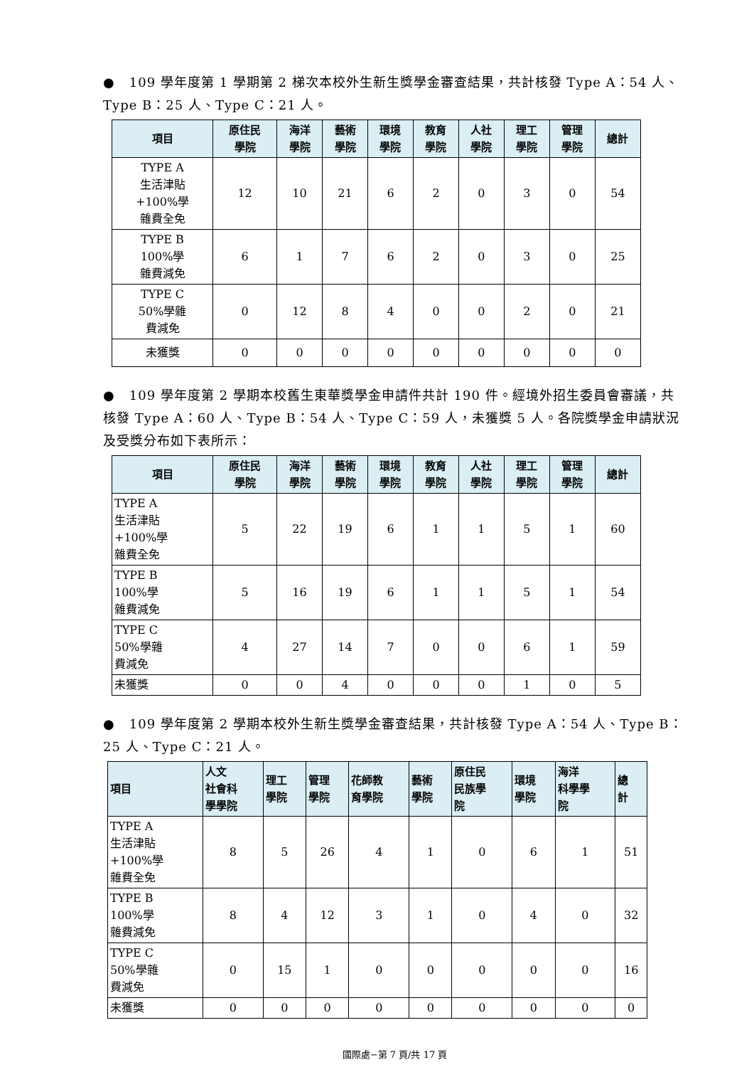● 109 學年度第 1 學期第 2 梯次本校外生新生獎學金審查結果，共計核發 Type A：54 人、Type B：25 人、Type C：21 人。
| 項目 | 原住民 學院 | 海洋 學院 | 藝術 學院 | 環境 學院 | 教育 學院 | 人社 學院 | 理工 學院 | 管理 學院 | 總計 |
| --- | --- | --- | --- | --- | --- | --- | --- | --- | --- |
| TYPE A 生活津貼 +100%學 雜費全免 | 12 | 10 | 21 | 6 | 2 | 0 | 3 | 0 | 54 |
| TYPE B 100%學 雜費減免 | 6 | 1 | 7 | 6 | 2 | 0 | 3 | 0 | 25 |
| TYPE C 50%學雜 費減免 | 0 | 12 | 8 | 4 | 0 | 0 | 2 | 0 | 21 |
| 未獲獎 | 0 | 0 | 0 | 0 | 0 | 0 | 0 | 0 | 0 |
● 109 學年度第 2 學期本校舊生東華獎學金申請件共計 190 件。經境外招生委員會審議，共核發 Type A：60 人、Type B：54 人、Type C：59 人，未獲獎 5 人。各院獎學金申請狀況及受獎分布如下表所示：
| 項目 | 原住民 學院 | 海洋 學院 | 藝術 學院 | 環境 學院 | 教育 學院 | 人社 學院 | 理工 學院 | 管理 學院 | 總計 |
| --- | --- | --- | --- | --- | --- | --- | --- | --- | --- |
| TYPE A 生活津貼 +100%學 雜費全免 | 5 | 22 | 19 | 6 | 1 | 1 | 5 | 1 | 60 |
| TYPE B 100%學 雜費減免 | 5 | 16 | 19 | 6 | 1 | 1 | 5 | 1 | 54 |
| TYPE C 50%學雜 費減免 | 4 | 27 | 14 | 7 | 0 | 0 | 6 | 1 | 59 |
| 未獲獎 | 0 | 0 | 4 | 0 | 0 | 0 | 1 | 0 | 5 |
● 109 學年度第 2 學期本校外生新生獎學金審查結果，共計核發 Type A：54 人、Type B：25 人、Type C：21 人。
| 項目 | 人文 社會科 學學院 | 理工 學院 | 管理 學院 | 花師教 育學院 | 藝術 學院 | 原住民 民族學 院 | 環境 學院 | 海洋 科學學 院 | 總 計 |
| --- | --- | --- | --- | --- | --- | --- | --- | --- | --- |
| TYPE A 生活津貼 +100%學 雜費全免 | 8 | 5 | 26 | 4 | 1 | 0 | 6 | 1 | 51 |
| TYPE B 100%學 雜費減免 | 8 | 4 | 12 | 3 | 1 | 0 | 4 | 0 | 32 |
| TYPE C 50%學雜 費減免 | 0 | 15 | 1 | 0 | 0 | 0 | 0 | 0 | 16 |
| 未獲獎 | 0 | 0 | 0 | 0 | 0 | 0 | 0 | 0 | 0 |
國際處−第 7 頁/共 17 頁